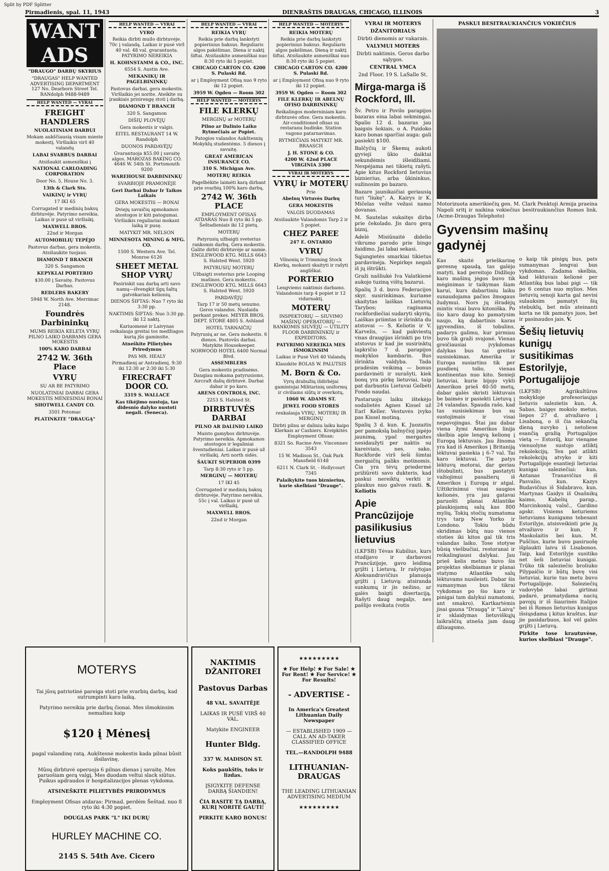Split by PDF Splitter
Pirmadienis, spal. 11, 1943 DIENRAŠTIS DRAUGAS, CHICAGO, ILLINOIS 3
WANT ADS
"DRAUGO" DARBŲ SKYRIUS
"DRAUGAS" HELP WANTED ADVERTISING DEPARTMENT 127 No. Dearborn Street Tel. RANdolph 9488-9489
HELP WANTED — VYRAI
FREIGHT HANDLERS
NUOLATINIAM DARBUI
Mokam aukščiausią visam mieste mokestį. Viršlaikis virš 40 valandų
LABAI SVARBUS DARBAI
Atsišaukit asmeniškai į
NATIONAL CARLOADING CORPORATION
Door No. 5, House No. 3.
13th & Clark Sts.
VAIKINŲ ir VYRŲ
17 IKI 65
Corrugated ir medinių baksų dirbtuvėje. Patyrimo nereikia. Laikas ir pusė už viršlaikį.
MAXWELL BROS.
22nd ir Morgan
AUTOMOBILIŲ TEPĖJO
Pastovus darbas, gera mokestis. Atsišaukite tuojaus.
DIAMOND T BRANCH
320 S. Sangamon
KEPYKLAI PORTERIO
$30.00 į Savaitę. Pastovus Darbas.
REDLERS BAKERY
5948 W. North Ave. Merrimac 2148.
Foundrės Darbininkų
MUMS REIKIA KELETA VYRŲ PILNO LAIKO DARBAMS GERA MOKESTIS
100% KARO DARBAI
2742 W. 36th Place
VYRŲ
SU AR BE PATYRIMO
NUOLATINIAI DARBAI GERA MOKESTIS MĖNESINIAI BONAI
SHOTWELL CANDY CO.
3501 Potomac
PLATINKITE "DRAUGĄ"
HELP WANTED — VYRAI
VYRO
Reikia dirbti muilo dirbtuvėje. 70c į valandą. Laikas ir pusė virš 40 val. 48 val. gvarantuota. PATYRIMO NEREIKIA
H. KOHNSTAMM & CO., INC.
6554 S. Austin Ave.
MEKANIKŲ IR PAGELBININKŲ
Pastovus darbai, gera mokestis. Viršlaikio jei norite. Ateikite su įrankiais prisirengę stoti į darbą.
DIAMOND T BRANCH
320 S. Sangamon
DIŠIŲ PLOVĖJŲ
Gera mokestis ir valgis.
EITEL RESTAURANT 14 W. Randolph
DUONOS PARDAVĖJŲ
Gvarantuoja $55.00 į savaitę algos. MAROZAS BAKING CO. 4646 W. 54th St. Portsmouth 9200
WAREHOUSE DARBININKŲ
SVARBIOJE PRAMONĖJE
Geri Darbai Dabar Ir Taikos Laikais
GERA MOKESTIS — BONAI
Dviejų savaičių apmokamos atostogos ir kiti patogumai. Viršlaikis reguliariai mokant laiką ir pusę.
MATYKIT MR. NELSON
MINNESOTA MINING & MFG. CO.
1500 S. Western Ave. Tel. Monroe 6126
SHEET METAL SHOP VYRŲ
Pasirinkit sau darbą arti savo namų—išvengkit ilgų šaltų gatvėkariais kelionių.
DIENOS ŠIFTAS: Nuo 7 ryto iki 3:30 pp.
NAKTIMIS ŠIFTAS: Nuo 3:30 pp. iki 12 naktį.
Kariuomenė ir Laivynas reikalauja greitai tos medžiagos kurią jūs gaminsite.
Atneškite Pilietybės Priredymus
PAS MR. HEALY
Pirmadienį ar Antradienį. 9:30 iki 12:30 ar 2:30 iki 5:30
FIRECRAFT DOOR CO.
3319 S. WALLACE
Kas tikėjimo nustoja, tas didesnio dalyko nustoti negali. (Seneca).
HELP WANTED — VYRAI
REIKIA VYRŲ
Reikia prie darbų lankstyti popierinius baksus. Reguliaris algos pakėlimas. Diena ir naktį šiftai. Atsišaukite asmeniškai nuo 8:30 ryto iki 5 popiet.
CHICAGO CARTON CO. 4200 S. Pulaski Rd.
ar į Employment Ofisą nuo 9 ryto iki 12 popiet.
3959 W. Ogden — Room 302
HELP WANTED — MOTERYS
FILE KLERKŲ
MERGINŲ ar MOTERŲ
Pilno ar Dalinio Laiko Rytmečiais ar Popiet.
Patogios valandos Aukštesnių Mokyklų studentėms. 5 dienos į savaitę.
GREAT AMERICAN INSURANCE CO.
310 S. Michigan Ave.
MOTERŲ REIKIA
Pagelbėkite laimėti karą dirbant prie svarbių 100% karo darbų.
2742 W. 36th PLACE
EMPLOYMENT OFISAS ATDARAS Nuo 8 ryto iki 5 pp. Šeštadieniais iki 12 pietų.
MOTERŲ
Patyrusių užbaigti sveterius rankomis darbų. Gera mokestis. Galite dirbti dirbtuvėje ar namie. ENGLEWOOD KTG. MILLS 6643 S. Halsted Went. 5920
PATYRUSIŲ MOTERŲ
Užbaigti sveterius prie Looping mašinos. Gera mokestis. ENGLEWOOD KTG. MILLS 6643 S. Halsted Went. 5920
PARDAVĖJŲ
Tarp 17 ir 50 metų senumo. Geros valandos. Nuolaida perkant prekes. MEYER BROS. DEPT. STORE 4805 S. Ashland
HOTEL TARNAIČIŲ
Patyrusių ar ne. Gera mokestis. 6 dienos. Pastovūs darbai. Matykite Housekeeper. NORWOOD HOTEL 6400 Normal Blvd.
ASSEMBLERS
Gera mokestis pradinėms. Daugiau mokama patyrusioms. Aircraft dalių dirbtuvė. Darbai dabar ir po karo.
ARENS CONTROLS, INC.
2253 S. Halsted St.
DIRBTUVĖS DARBAI
PILNO AR DALINIO LAIKO
Maisto gamybos dirbtuvėje. Patyrimo nereikia. Apmokamos atostogos ir legaliniai šventadieniai. Laikas ir pusė už viršlaikį. Arti north sidės.
ŠAUKIT SUPERIOR 0399
Tarp 8:30 ryto ir 5 pp.
MERGINŲ — MOTERŲ
17 IKI 45
Corrugated ir medinių baksų dirbtuvėje. Patyrimo nereikia. 55c į val. Laikas ir pusė už viršlaikį.
MAXWELL BROS.
22nd ir Morgan
HELP WANTED — MOTERYS
REIKIA MOTERŲ
Reikia prie darbų lankstyti popierinius baksus. Reguliaris algos pakėlimas. Dieną ir naktį šiftai. Atsišaukite asmeniškai nuo 8:30 ryto iki 5 popiet.
CHICAGO CARTON CO. 4200 S. Pulaski Rd.
ar į Employment Ofisą nuo 9 ryto iki 12 popiet.
3959 W. Ogden — Room 302
FILE KLERKŲ IR ABELNŲ OFISO DARBININKŲ
Reikalingos moderniniam karo dirbtuvės ofise. Gera mokestis. Air-conditioned ofisas su restaranu budinke. Station vagono patarnavimas.
RYTMEČIAIS MATYKIT MR. BRAASCH
J. H. STONE & CO.
4200 W. 42nd PLACE VIRGINIA 3300
VYRAI IR MOTERYS
VYRŲ ir MOTERŲ
Prie
Abelnų Virtuvės Darbų
GERA MOKESTIS
VALGIS DUODAMAS
Atsišaukite Valandomis Tarp 2 ir 5 popiet.
CHEZ PAREE
247 E. ONTARIO
VYRŲ
Vilnonių ir Trimming Stock Klerkų, mokanti skaityti ir rašyti angliškai.
PORTERIO
Lengviems naktimis darbams. Valandomis tarp 4 popiet ir 12 vidurnaktį.
MOTERŲ
INSPEKTORIŲ — SIUVIMO MAŠINŲ OPERATORIŲ — RANKOMIS SIUVĖJŲ — UTILITY FLOOR DARBININKIŲ ir EXPEDITORS.
PATYRIMO NEREIKIA MES IŠMOKINSIM
Laikas ir Pusė Virš 40 Valandų
Klauskite BOLAS W. PALUTSIS
M. Born & Co.
Vyrų drabužių išdirbėjai gamintojai Militarinių uniformų ir civiliams siūtų ir overkotų.
1060 W. ADAMS ST.
JEWEL FOOD STORES
renkalauja VYRŲ, MOTERŲ IR MERGINŲ
Dirbti pilnu ar daliniu laiku kaipo Klerkais ar Cashiers. Kreipkitės Employment Ofisan:
8321 So. Racine Ave. Vincennes 3543
15 W. Madison St., Oak Park Mansfield 6148
6211 N. Clark St. - Hollycourt 7345
Palaikykite tuos biznierius, kurie skelbiasi "Drauge".
VYRAI IR MOTERYS
DŽANITORIAUS
Dirbti dienomis ar vakarais.
VALYMUI MOTERS
Dirbti naktimis. Geros darbo sąlygos.
CENTRAL YMCA
2nd Floor. 19 S. LaSalle St.
Mirga-marga iš Rockford, Ill.
Šv. Petro ir Povilo parapijos bazaras eina labai sekmingai. Spalio 12 d. bazaras jau baigsis šokiais, o A. Puidoko karo bonas sparčiai auga: gali pasiekti $100.
Balčyčių ir Škemų aukoti gyvieji ūkio daiktai sekundėmis išleidžiami. Nespėjama nei tikietų rašyti. Apie kitus Rockford lietuvius biznierius, arba ūkininkus, sužinosim po bazaro.
Bazare jaunikaičiai geriausią turi "liukę". A. Kairys ir K. Mičelas vežte vežasi namo dovanas.
M. Sautelas sukaitęs dirba prie čekolado. Jis daro gerą biznį.
Adelė Misiūnaitė didelio vikrumo parodo prie bingo žaidimo. Jai labai sekasi.
Sąjungietės smarkiai tikietus pardavinėja. Nepirkęs negali iš jų ištrūkti.
Graži našliukė Iva Valatkienė aukojo tuziną vištų bazarui.
Spalių 3 d. buvo Federacijos skyr. susirinkimas, kuriame skaitytas laiškas Lietuvių Tarybos; raginama rockfordiečiai sudaryti skyrių. Laiškas priimtas ir išrinkta du atstovai — S. Keliotis ir V. Karvelis, — kad pakviestų visas draugijas išrinkti po tris atstovus ir kad jie susirinktų lapkričio 7 d. parapijos mokyklos kambarin. Bus išrinkta valdyba. Tada pradėsim veikimą — bonus pardavinėti ir surašyti, kiek bonų yra pirkę lietuviai, taip pat darbuotis Lietuvai Gelbėti Fondo naudai.
Pastaruoju laiku ištekėjo sodalietės Agnes Kissel už Earl Keller. Vestuvės įvyko pas Kissel motiną.
Spalių 3 d. kun. K. Juozaitis per pamokslą bažnyčioj įspėjo jaunimą, ypač mergaites nesidaužyti per naktis su kareiviais, nes, sako, Rockforde virš šeši šimtai mergaičių paliks motinomis. Čia yra tėvų priedermė prižiūrėti savo dukteris, kad paskui nereiktų verkti ir plaukus nuo galvos rauti. S. Keliotis
Apie Prancūzijoje pasilikusius lietuvius
(LKFSB) Tėvas Kubilius, kurs studijavo ir darbavosi Prancūzijoje, gavo leidimą grįžti į Lietuvą. Ir rašytojas Aleksandravičius planuoja grįžti į Lietuvą: atsiranda sunkumų ir jis nežino, ar galės baigti disertaciją. Rašyti daug negalįs, nes pašlijo sveikata (votis
PASKUI BESITRAUKIANČIUS VOKIEČIUS
Motorizuota amerikiečių gen. M. Clark Penktoji Armija praeina Napoli sritį ir naikina vokiečius besitraukiančius Romos link. (Acme-Draugas Telephoto)
Gyvensim mašinų gadynėj
Kas skaitė prieškarinę geresnę spaudą, tas galėjo matyti, kad pereitojo Didžiojo karo mašinų jėgos buvo tik mėginimas ir taikymas šiam karui, kurs dabartiniu laiku sunaudojama pačios žmogaus žudymui. Nors jų išradėjų mintis visai buvo kitoniška. Po šio karo daug ko pamatysim naujo, ką dabartinis karas įgyvendins, iš tobulins, padarys galimu, kur pirmiau buvo tik graži svajonė. Vienas greičiausiai įvykdomas dalykas bus tai greitas susisiekimas. Amerika ir Europa susiartins tik per pusdienį tolio, vienas kontinentas nuo kito. Senieji lietuviai, kurie bijojo vykti Amerikon prieš 40-50 metų, dabar galės skristi lėktuvais be baimės ir pasiekti Lietuvą į 24 valandas. Spauda rašo, kad tas susisiekimas bus su sustojimais ir visai nepavojingas. Štai jau dabar viena žymi Amerikos linija skelbia apie lengvą kelionę į Europą lėktuvais. Jau žinoma yra kad iš Amerikos į Britaniją lėktuvai pasiekia į 6-7 val. Tai karo lėktuvai. Tie patys lėktuvų motorai, dar geriau ištobulinti, bus pastatyti važiojimui pasažierų iš Amerikos į Europą ir atgal. Užtikrinimui visai saugios kelionės, yra jau gatavai paruošti planai Atlantike plaukiojamų salų kas 800 mylių. Tokių stočių numatoma trys tarp New Yorko ir Londono. Tokiu būdu skridimas būtų nuo vienos stoties iki kitos gal tik tris valandas laiko. Tose stotyse būsią viešbučiai, restoranai ir reikalingiausi dalykai. Jau prieš kelis metus buvo šis projektas skelbiamas ir planai statymo Atlantike salų lėktuvams nusileisti. Dabar šis sumanymas bus tikrai vykdomas po šio karo ir pinigai tam dalykui numatomi, ant smakro). Kartkartėmis jisai gauna "Draugą" ir "Laivą" ir sklaidymas lietuviškųjų laikraščių atneša jam daug džiaugsmo.
o kaip tik pinigų bus, pats sumanymas lengvai bus vykdomas. Žadama skelbia, kad lėktuvais kelionė per Atlantiką bus labai pigi — tik po 6 centus nuo mylios. Mes lietuvių senoji karta gal nevisi sulauksim pamatyt šių stebuklų, bet mūs ateinanti karta ne tik pamatys juos, bet ir pasinaudos jais. V.
Šešių lietuvių kunigų susitikimas Estorilyje, Portugalijoje
(LKFSB) Agrikultūros mokykloje profesoriaująs lietuvis salezietis kun. A. Sabas, baigęs mokslo metus, liepos 27 d. atvažiavo į Lisaboną, o iš čia sekančią dieną nuvyko į netoliese esančią gražią Portugalijos vietą — Estorilį, kur vienąme vienuolyne sustojo atliktį rekolekcijų. Ten pat atlikti rekolekcijų atvyko ir kiti Portugalijoje esantieji lietuviai kunigai saleziečiai: kun. Antanas Tranavičius iš Pasvalio, kun. Kazys Budavičius iš Sidabravo, kun. Martynas Gaidys iš Osašnikų kaimo, Kabelių parap., Marcinkonių valsč., Gardino apskr. Visiems keturiems lietuviams kunigams tebesant Estorilyje, atsisveikinti prie jų atvažiavo ir kun. P. Maskolaitis bei kun. M. Puščius, kurie buvo pasiruošę išplaukti laivu iš Lisabonos. Taip, kad Estorilyje susitiko net šeši lietuviai kunigai. Trūko tik saleziečio broliuko Pilypaičio ir būtų buvę visi lietuviai, kurie tuo metu buvo Portugalijoje. Saleziečių vadovybė labai girtinai padarė, pramatydama nacių pavojų ir iš šiaurinės Italijos bei iš Romos lietuvius kunigus išsiųsdama į kitus kraštus, kur jie pasidarbuos, kol vėl galės grįžti į Lietuvą.
Pirkite tose krautuvėse, kurios skelbiasi "Drauge".
MOTERYS
Tai jūsų patriotinė pareiga stoti prie svarbių darbų, kad sutrumpinti karo laiką.
Patyrimo nereikia prie darbų čionai. Mes išmokinsim nemažiau kaip
$120 į Mėnesį
pagal valandinę ratą. Aukštesnė mokestis kada pilnai būsit išsilavinę.
Mūsų dirbtuvė operuoja 6 pilnas dienas į savaitę. Mes paruošiam gerą valgį. Mes duodam veltui slack siūtus. Puikus apdraudos ir hospitalizacijos plenas vykdoma.
ATSINEŠKITE PILIETYBĖS PRIRODYMUS
Employment Ofisas atdaras: Pirmad. perdėm Šeštad. nuo 8 ryto iki 4:30 popiet.
DOUGLAS PARK "L" IKI DURŲ
HURLEY MACHINE CO.
2145 S. 54th Ave. Cicero
NAKTIMIS DŽANITOREI
Pastovus Darbas
48 VAL. SAVAITĖJE
LAIKAS IR PUSĖ VIRŠ 40 VAL.
Matykite ENGINEER
Hunter Bldg.
337 W. MADISON ST.
Koks paukštis, toks ir lizdas.
ĮSIGYKITE DEFENSE DARBĄ ŠIANDIEN!
ČIA RASITE TĄ DARBĄ, KURĮ NORITE GAUTI!
PIRKITE KARO BONUS!
★★★★★★★★★
★ For Help! ★ For Sale! ★ For Rent! ★ For Service! ★ For Results!
- ADVERTISE -
In America's Greatest Lithuanian Daily Newspaper
— ESTABLISHED 1909 — CALL AN AD-TAKER CLASSIFIED OFFICE
TEL.—RANDOLPH 9488
LITHUANIAN-DRAUGAS
THE LEADING LITHUANIAN ADVERTISING MEDIUM
★★★★★★★★★